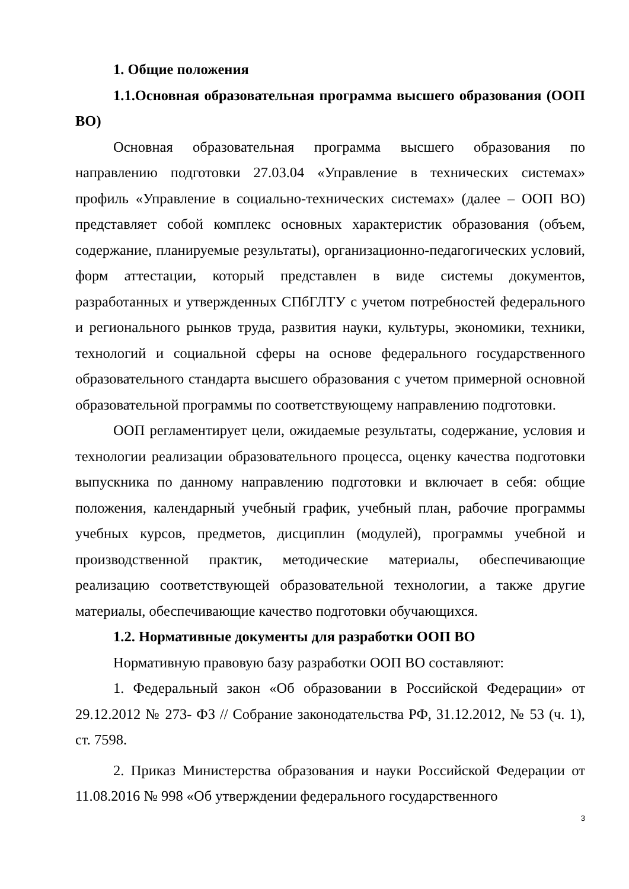1. Общие положения
1.1.Основная образовательная программа высшего образования (ООП ВО)
Основная образовательная программа высшего образования по направлению подготовки 27.03.04 «Управление в технических системах» профиль «Управление в социально-технических системах» (далее – ООП ВО) представляет собой комплекс основных характеристик образования (объем, содержание, планируемые результаты), организационно-педагогических условий, форм аттестации, который представлен в виде системы документов, разработанных и утвержденных СПбГЛТУ с учетом потребностей федерального и регионального рынков труда, развития науки, культуры, экономики, техники, технологий и социальной сферы на основе федерального государственного образовательного стандарта высшего образования с учетом примерной основной образовательной программы по соответствующему направлению подготовки.
ООП регламентирует цели, ожидаемые результаты, содержание, условия и технологии реализации образовательного процесса, оценку качества подготовки выпускника по данному направлению подготовки и включает в себя: общие положения, календарный учебный график, учебный план, рабочие программы учебных курсов, предметов, дисциплин (модулей), программы учебной и производственной практик, методические материалы, обеспечивающие реализацию соответствующей образовательной технологии, а также другие материалы, обеспечивающие качество подготовки обучающихся.
1.2. Нормативные документы для разработки ООП ВО
Нормативную правовую базу разработки ООП ВО составляют:
1. Федеральный закон «Об образовании в Российской Федерации» от 29.12.2012 № 273- ФЗ // Собрание законодательства РФ, 31.12.2012, № 53 (ч. 1), ст. 7598.
2. Приказ Министерства образования и науки Российской Федерации от 11.08.2016 № 998 «Об утверждении федерального государственного
3